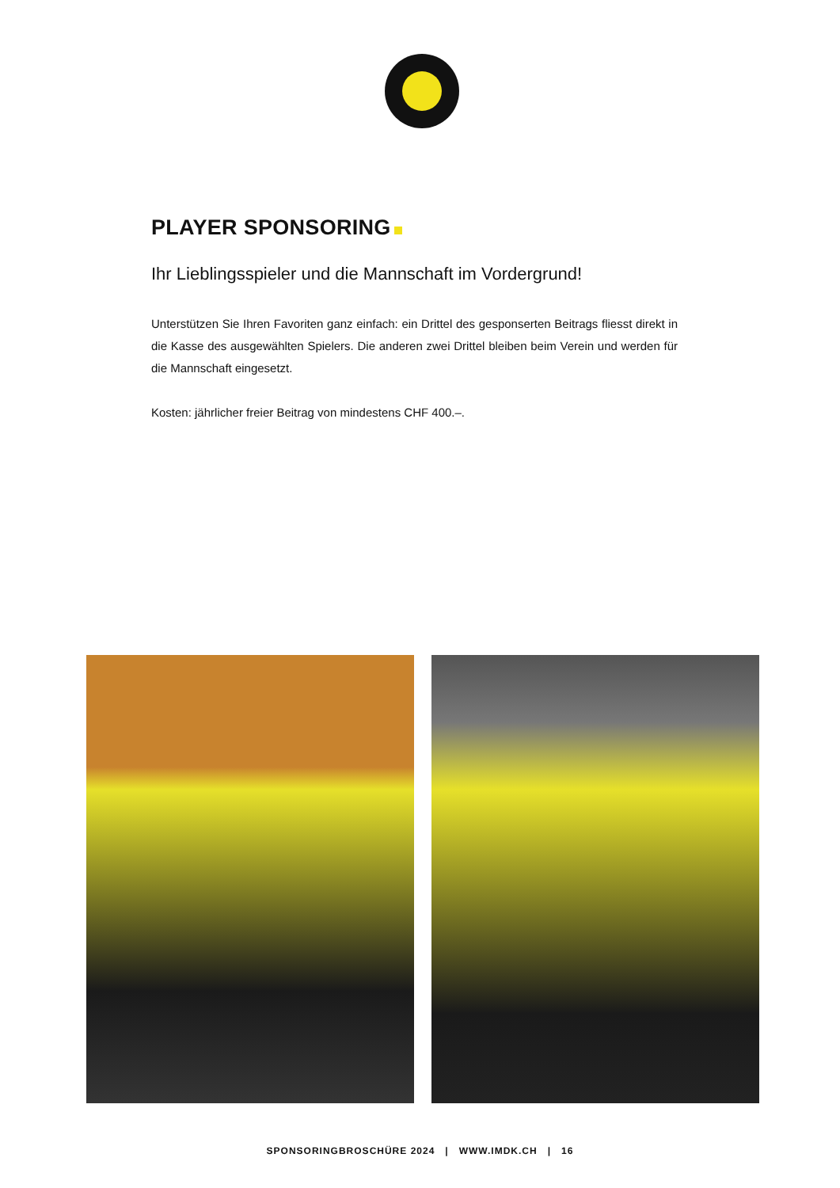PLAYER SPONSORING
Ihr Lieblingsspieler und die Mannschaft im Vordergrund!
Unterstützen Sie Ihren Favoriten ganz einfach: ein Drittel des gesponserten Beitrags fliesst direkt in die Kasse des ausgewählten Spielers. Die anderen zwei Drittel bleiben beim Verein und werden für die Mannschaft eingesetzt.
Kosten: jährlicher freier Beitrag von mindestens CHF 400.–.
SPONSORINGBROSCHÜRE 2024 | WWW.IMDK.CH | 16